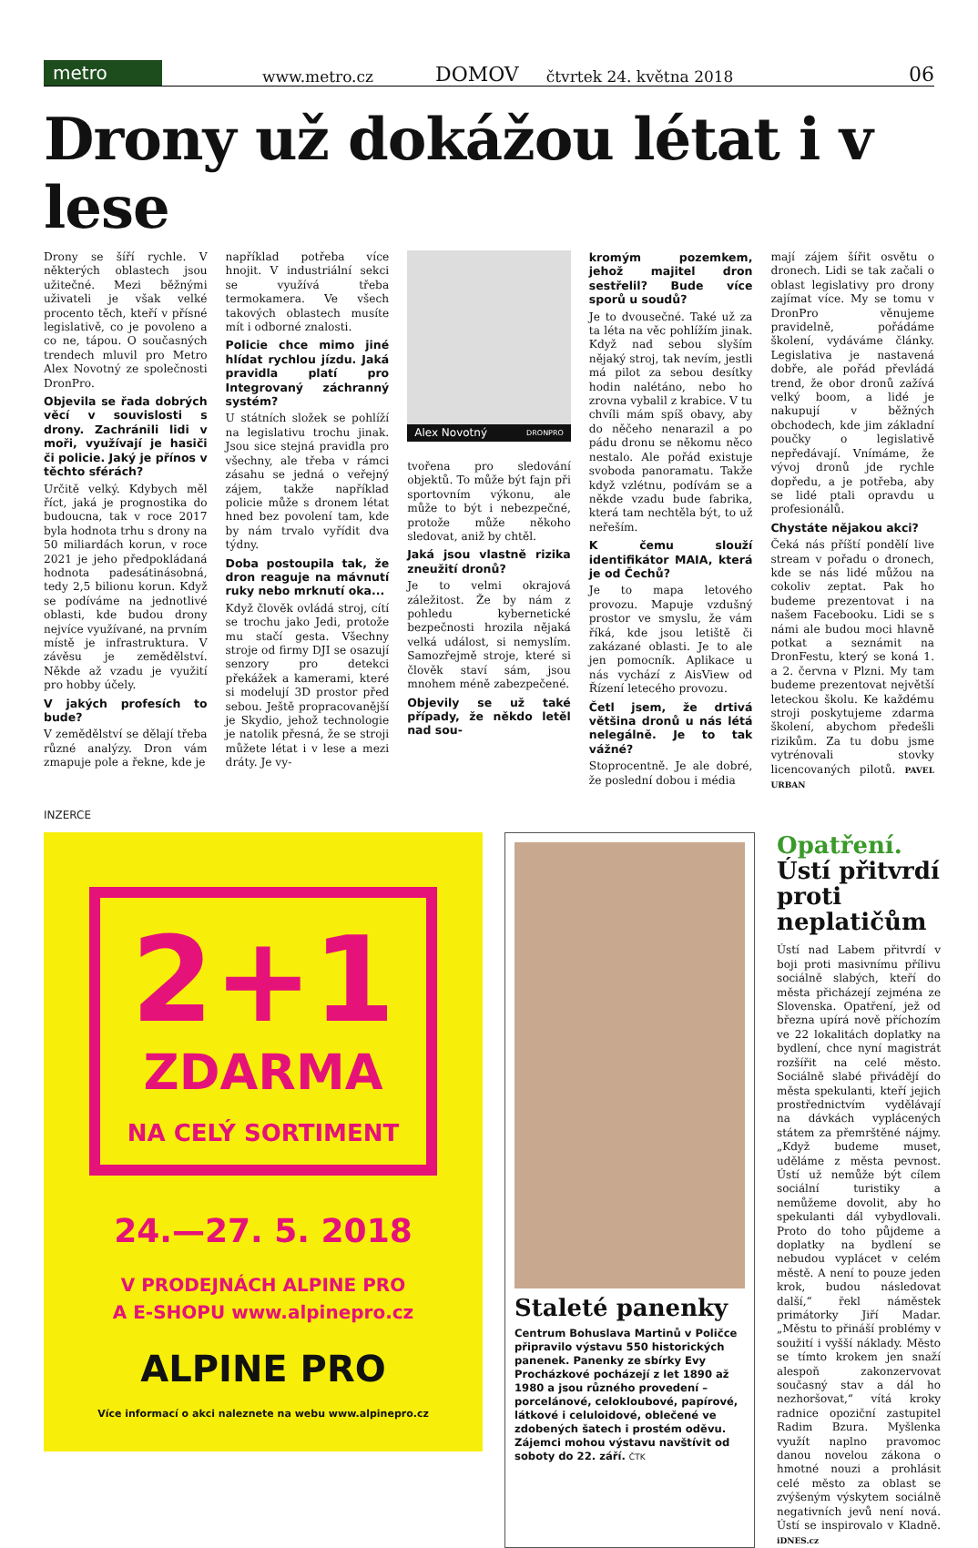metro www.metro.cz DOMOV čtvrtek 24. května 2018 06
Drony už dokážou létat i v lese
Drony se šíří rychle. V některých oblastech jsou užitečné. Mezi běžnými uživateli je však velké procento těch, kteří v přísné legislativě, co je povoleno a co ne, tápou. O současných trendech mluvil pro Metro Alex Novotný ze společnosti DronPro.
Objevila se řada dobrých věcí v souvislosti s drony. Zachránili lidi v moři, využívají je hasiči či policie. Jaký je přínos v těchto sférách?
Určitě velký. Kdybych měl říct, jaká je prognostika do budoucna, tak v roce 2017 byla hodnota trhu s drony na 50 miliardách korun, v roce 2021 je jeho předpokládaná hodnota padesátinásobná, tedy 2,5 bilionu korun. Když se podíváme na jednotlivé oblasti, kde budou drony nejvíce využívané, na prvním místě je infrastruktura. V závěsu je zemědělství. Někde až vzadu je využití pro hobby účely.
V jakých profesích to bude?
V zemědělství se dělají třeba různé analýzy. Dron vám zmapuje pole a řekne, kde je
například potřeba více hnojit. V industriální sekci se využívá třeba termokamera. Ve všech takových oblastech musíte mít i odborné znalosti.
Policie chce mimo jiné hlídat rychlou jízdu. Jaká pravidla platí pro Integrovaný záchranný systém?
U státních složek se pohlíží na legislativu trochu jinak. Jsou sice stejná pravidla pro všechny, ale třeba v rámci zásahu se jedná o veřejný zájem, takže například policie může s dronem létat hned bez povolení tam, kde by nám trvalo vyřídit dva týdny.
Doba postoupila tak, že dron reaguje na mávnutí ruky nebo mrknutí oka...
Když člověk ovládá stroj, cítí se trochu jako Jedi, protože mu stačí gesta. Všechny stroje od firmy DJI se osazují senzory pro detekci překážek a kamerami, které si modelují 3D prostor před sebou. Ještě propracovanější je Skydio, jehož technologie je natolik přesná, že se stroji můžete létat i v lese a mezi dráty. Je vy-
Alex Novotný DRONPRO
tvořena pro sledování objektů. To může být fajn při sportovním výkonu, ale může to být i nebezpečné, protože může někoho sledovat, aniž by chtěl.
Jaká jsou vlastně rizika zneužití dronů?
Je to velmi okrajová záležitost. Že by nám z pohledu kybernetické bezpečnosti hrozila nějaká velká událost, si nemyslím. Samozřejmě stroje, které si člověk staví sám, jsou mnohem méně zabezpečené.
Objevily se už také případy, že někdo letěl nad sou-
kromým pozemkem, jehož majitel dron sestřelil? Bude více sporů u soudů?
Je to dvousečné. Také už za ta léta na věc pohlížím jinak. Když nad sebou slyším nějaký stroj, tak nevím, jestli má pilot za sebou desítky hodin nalétáno, nebo ho zrovna vybalil z krabice. V tu chvíli mám spíš obavy, aby do něčeho nenarazil a po pádu dronu se někomu něco nestalo. Ale pořád existuje svoboda panoramatu. Takže když vzlétnu, podívám se a někde vzadu bude fabrika, která tam nechtěla být, to už neřeším.
K čemu slouží identifikátor MAIA, která je od Čechů?
Je to mapa letového provozu. Mapuje vzdušný prostor ve smyslu, že vám říká, kde jsou letiště či zakázané oblasti. Je to ale jen pomocník. Aplikace u nás vychází z AisView od Řízení letecého provozu.
Četl jsem, že drtivá většina dronů u nás létá nelegálně. Je to tak vážné?
Stoprocentně. Je ale dobré, že poslední dobou i média
mají zájem šířit osvětu o dronech. Lidi se tak začali o oblast legislativy pro drony zajímat více. My se tomu v DronPro věnujeme pravidelně, pořádáme školení, vydáváme články. Legislativa je nastavená dobře, ale pořád převládá trend, že obor dronů zažívá velký boom, a lidé je nakupují v běžných obchodech, kde jim základní poučky o legislativě nepředávají. Vnímáme, že vývoj dronů jde rychle dopředu, a je potřeba, aby se lidé ptali opravdu u profesionálů.
Chystáte nějakou akci?
Čeká nás příští pondělí live stream v pořadu o dronech, kde se nás lidé můžou na cokoliv zeptat. Pak ho budeme prezentovat i na našem Facebooku. Lidi se s námi ale budou moci hlavně potkat a seznámit na DronFestu, který se koná 1. a 2. června v Plzni. My tam budeme prezentovat největší leteckou školu. Ke každému stroji poskytujeme zdarma školení, abychom předešli rizikům. Za tu dobu jsme vytrénovali stovky licencovaných pilotů. PAVEL URBAN
INZERCE
2+1
ZDARMA
NA CELÝ SORTIMENT
24.—27. 5. 2018
V PRODEJNÁCH ALPINE PRO
A E-SHOPU www.alpinepro.cz
ALPINE PRO
Více informací o akci naleznete na webu www.alpinepro.cz
Staleté panenky
Centrum Bohuslava Martinů v Poličce připravilo výstavu 550 historických panenek. Panenky ze sbírky Evy Procházkové pocházejí z let 1890 až 1980 a jsou různého provedení – porcelánové, celokloubové, papírové, látkové i celuloidové, oblečené ve zdobených šatech i prostém oděvu. Zájemci mohou výstavu navštívit od soboty do 22. září. ČTK
Opatření. Ústí přitvrdí proti neplatičům
Ústí nad Labem přitvrdí v boji proti masivnímu přílivu sociálně slabých, kteří do města přicházejí zejména ze Slovenska. Opatření, jež od března upírá nově příchozím ve 22 lokalitách doplatky na bydlení, chce nyní magistrát rozšířit na celé město. Sociálně slabé přivádějí do města spekulanti, kteří jejich prostřednictvím vydělávají na dávkách vyplácených státem za přemrštěné nájmy. „Když budeme muset, uděláme z města pevnost. Ústí už nemůže být cílem sociální turistiky a nemůžeme dovolit, aby ho spekulanti dál vybydlovali. Proto do toho půjdeme a doplatky na bydlení se nebudou vyplácet v celém městě. A není to pouze jeden krok, budou následovat další,“ řekl náměstek primátorky Jiří Madar. „Městu to přináší problémy v soužití i vyšší náklady. Město se tímto krokem jen snaží alespoň zakonzervovat současný stav a dál ho nezhoršovat,“ vítá kroky radnice opoziční zastupitel Radim Bzura. Myšlenka využít naplno pravomoc danou novelou zákona o hmotné nouzi a prohlásit celé město za oblast se zvýšeným výskytem sociálně negativních jevů není nová. Ústí se inspirovalo v Kladně. iDNES.cz